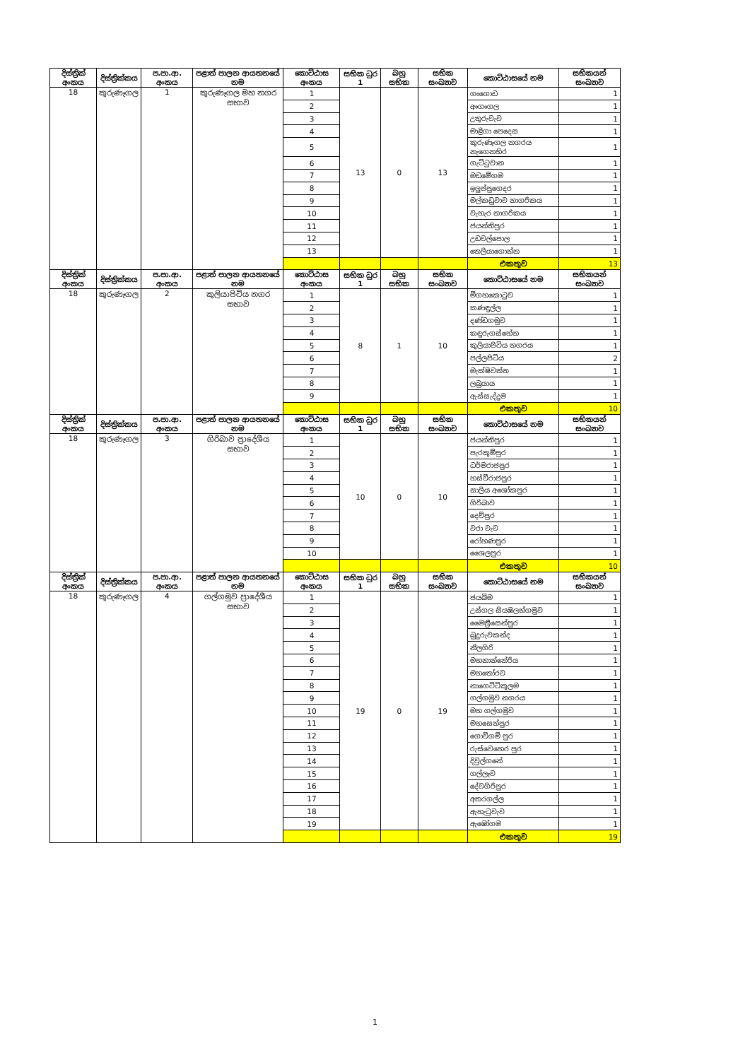| දිස්ත්‍රික් අංකය | දිස්ත්‍රික්කය | ප.පා.ආ. අංකය | පළාත් පාලන ආයතනයේ නම | කොට්ඨාස අංකය | සභික ධුර 1 | බහු සභික | සභික සංඛ්‍යාව | කොට්ඨාසයේ නම | සභිකයන් සංඛ්‍යාව |
| --- | --- | --- | --- | --- | --- | --- | --- | --- | --- |
| 18 | කුරුණෑගල | 1 | කුරුණෑගල මහ නගර සභාව | 1 | 13 | 0 | 13 | ගංගොඩ | 1 |
| | | | | 2 | | | | අංගංගල | 1 |
| | | | | 3 | | | | උතුරුවැව | 1 |
| | | | | 4 | | | | මාළිගා පෙදෙස | 1 |
| | | | | 5 | | | | කුරුණෑගල නගරය නැගෙනහිර | 1 |
| | | | | 6 | | | | ගැට්ටුවාන | 1 |
| | | | | 7 | | | | මඩමේගම | 1 |
| | | | | 8 | | | | ඉලුප්පුගෙදර | 1 |
| | | | | 9 | | | | මල්කඩුවාව නාගරිකය | 1 |
| | | | | 10 | | | | වැහැර නාගරිකය | 1 |
| | | | | 11 | | | | ජයන්තිපුර | 1 |
| | | | | 12 | | | | උඩවල්පොල | 1 |
| | | | | 13 | | | | තෙලියාගොන්න | 1 |
| | | | | | | | | එකතුව | 13 |
| දිස්ත්‍රික් අංකය | දිස්ත්‍රික්කය | ප.පා.ආ. අංකය | පළාත් පාලන ආයතනයේ නම | කොට්ඨාස අංකය | සභික ධුර 1 | බහු සභික | සභික සංඛ්‍යාව | කොට්ඨාසයේ නම | සභිකයන් සංඛ්‍යාව |
| 18 | කුරුණෑගල | 2 | කුලියාපිටිය නගර සභාව | 1 | 8 | 1 | 10 | මීගහකොටුව | 1 |
| | | | | 2 | | | | කණඳුල්ල | 1 |
| | | | | 3 | | | | දණ්ඩගමුව | 1 |
| | | | | 4 | | | | කඳුරුගස්හේන | 1 |
| | | | | 5 | | | | කුලියාපිටිය නගරය | 1 |
| | | | | 6 | | | | පල්ලපිටිය | 2 |
| | | | | 7 | | | | මැක්ෂිවත්ත | 1 |
| | | | | 8 | | | | ලබුයාය | 1 |
| | | | | 9 | | | | ඇස්සැද්දුම | 1 |
| | | | | | | | | එකතුව | 10 |
| දිස්ත්‍රික් අංකය | දිස්ත්‍රික්කය | ප.පා.ආ. අංකය | පළාත් පාලන ආයතනයේ නම | කොට්ඨාස අංකය | සභික ධුර 1 | බහු සභික | සභික සංඛ්‍යාව | කොට්ඨාසයේ නම | සභිකයන් සංඛ්‍යාව |
| 18 | කුරුණෑගල | 3 | ගිරිබාව ප්‍රාදේශීය සභාව | 1 | 10 | 0 | 10 | ජයන්තිපුර | 1 |
| | | | | 2 | | | | පැරකුම්පුර | 1 |
| | | | | 3 | | | | ධර්මරාජපුර | 1 |
| | | | | 4 | | | | හස්වීරාජපුර | 1 |
| | | | | 5 | | | | සාලිය අශෝකපුර | 1 |
| | | | | 6 | | | | ගිරිබාව | 1 |
| | | | | 7 | | | | දෙව්පුර | 1 |
| | | | | 8 | | | | වරා වැව | 1 |
| | | | | 9 | | | | රෝහණපුර | 1 |
| | | | | 10 | | | | ශෛලපුර | 1 |
| | | | | | | | | එකතුව | 10 |
| දිස්ත්‍රික් අංකය | දිස්ත්‍රික්කය | ප.පා.ආ. අංකය | පළාත් පාලන ආයතනයේ නම | කොට්ඨාස අංකය | සභික ධුර 1 | බහු සභික | සභික සංඛ්‍යාව | කොට්ඨාසයේ නම | සභිකයන් සංඛ්‍යාව |
| 18 | කුරුණෑගල | 4 | ගල්ගමුව ප්‍රාදේශීය සභාව | 1 | 19 | 0 | 19 | ජයබිම | 1 |
| | | | | 2 | | | | උස්ගල සියඹලන්ගමුව | 1 |
| | | | | 3 | | | | මෛත්‍රීසෙන්පුර | 1 |
| | | | | 4 | | | | බුදුරුවකන්ද | 1 |
| | | | | 5 | | | | නීලගිරි | 1 |
| | | | | 6 | | | | මහනාන්නේරිය | 1 |
| | | | | 7 | | | | මහතෝරව | 1 |
| | | | | 8 | | | | නාගෙට්ටිකුලම | 1 |
| | | | | 9 | | | | ගල්ගමුව නගරය | 1 |
| | | | | 10 | | | | මහ ගල්ගමුව | 1 |
| | | | | 11 | | | | මහසෙන්පුර | 1 |
| | | | | 12 | | | | ගොවිගම් පුර | 1 |
| | | | | 13 | | | | රුස්වෙහෙර පුර | 1 |
| | | | | 14 | | | | දිවුල්ගනේ | 1 |
| | | | | 15 | | | | ගල්ලෑව | 1 |
| | | | | 16 | | | | දේවගිරිපුර | 1 |
| | | | | 17 | | | | අතරගල්ල | 1 |
| | | | | 18 | | | | ඇහැටුවැව | 1 |
| | | | | 19 | | | | ඇඹෝගම | 1 |
| | | | | | | | | එකතුව | 19 |
1